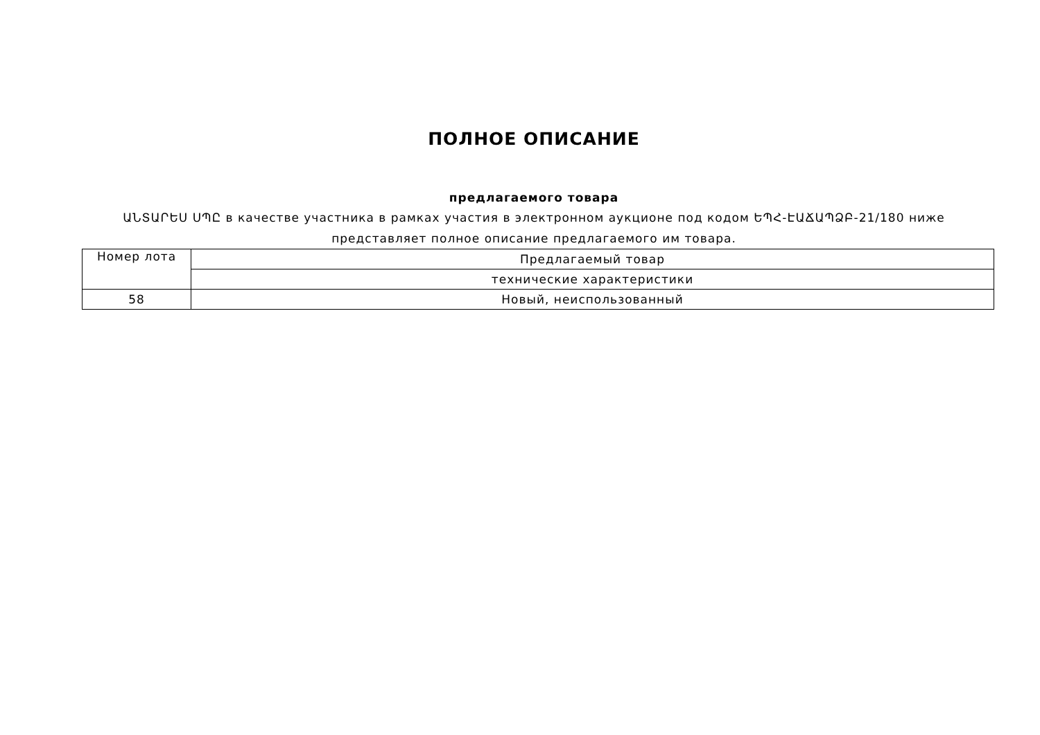ПОЛНОЕ ОПИСАНИЕ
предлагаемого товара
ԱՆՏԱՐԵՍ ՍՊԸ в качестве участника в рамках участия в электронном аукционе под кодом ԵՊՀ-ԷԱՃԱՊՁԲ-21/180 ниже представляет полное описание предлагаемого им товара.
| Номер лота | Предлагаемый товар |
| --- | --- |
| | технические характеристики |
| 58 | Новый, неиспользованный |